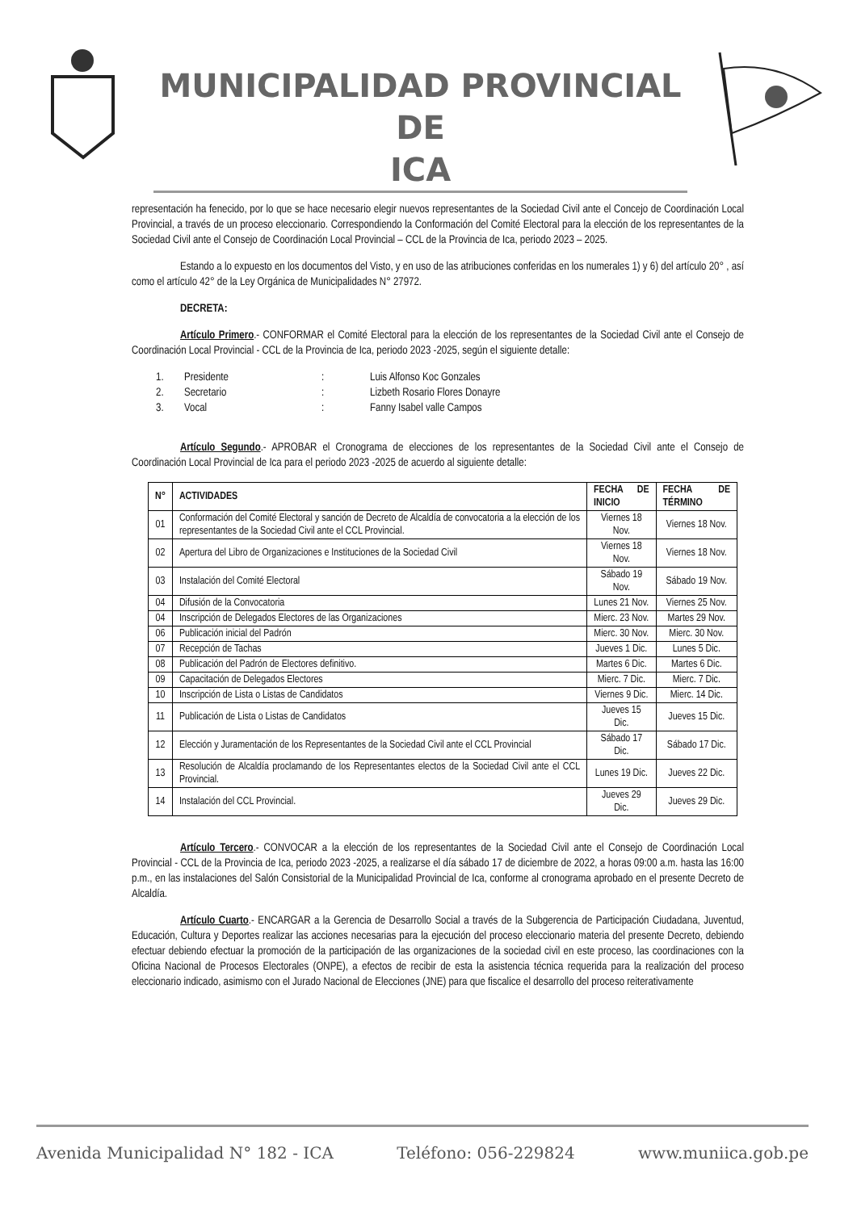MUNICIPALIDAD PROVINCIAL DE
ICA
representación ha fenecido, por lo que se hace necesario elegir nuevos representantes de la Sociedad Civil ante el Concejo de Coordinación Local Provincial, a través de un proceso eleccionario. Correspondiendo la Conformación del Comité Electoral para la elección de los representantes de la Sociedad Civil ante el Consejo de Coordinación Local Provincial – CCL de la Provincia de Ica, periodo 2023 – 2025.
Estando a lo expuesto en los documentos del Visto, y en uso de las atribuciones conferidas en los numerales 1) y 6) del artículo 20° , así como el artículo 42° de la Ley Orgánica de Municipalidades N° 27972.
DECRETA:
Artículo Primero.- CONFORMAR el Comité Electoral para la elección de los representantes de la Sociedad Civil ante el Consejo de Coordinación Local Provincial - CCL de la Provincia de Ica, periodo 2023 -2025, según el siguiente detalle:
1. Presidente: Luis Alfonso Koc Gonzales
2. Secretario: Lizbeth Rosario Flores Donayre
3. Vocal: Fanny Isabel valle Campos
Artículo Segundo.- APROBAR el Cronograma de elecciones de los representantes de la Sociedad Civil ante el Consejo de Coordinación Local Provincial de Ica para el periodo 2023 -2025 de acuerdo al siguiente detalle:
| N° | ACTIVIDADES | FECHA DE INICIO | FECHA DE TÉRMINO |
| --- | --- | --- | --- |
| 01 | Conformación del Comité Electoral y sanción de Decreto de Alcaldía de convocatoria a la elección de los representantes de la Sociedad Civil ante el CCL Provincial. | Viernes 18 Nov. | Viernes 18 Nov. |
| 02 | Apertura del Libro de Organizaciones e Instituciones de la Sociedad Civil | Viernes 18 Nov. | Viernes 18 Nov. |
| 03 | Instalación del Comité Electoral | Sábado 19 Nov. | Sábado 19 Nov. |
| 04 | Difusión de la Convocatoria | Lunes 21 Nov. | Viernes 25 Nov. |
| 04 | Inscripción de Delegados Electores de las Organizaciones | Mierc. 23 Nov. | Martes 29 Nov. |
| 06 | Publicación inicial del Padrón | Mierc. 30 Nov. | Mierc. 30 Nov. |
| 07 | Recepción de Tachas | Jueves 1 Dic. | Lunes 5 Dic. |
| 08 | Publicación del Padrón de Electores definitivo. | Martes 6 Dic. | Martes 6 Dic. |
| 09 | Capacitación de Delegados Electores | Mierc. 7 Dic. | Mierc. 7 Dic. |
| 10 | Inscripción de Lista o Listas de Candidatos | Viernes 9 Dic. | Mierc. 14 Dic. |
| 11 | Publicación de Lista o Listas de Candidatos | Jueves 15 Dic. | Jueves 15 Dic. |
| 12 | Elección y Juramentación de los Representantes de la Sociedad Civil ante el CCL Provincial | Sábado 17 Dic. | Sábado 17 Dic. |
| 13 | Resolución de Alcaldía proclamando de los Representantes electos de la Sociedad Civil ante el CCL Provincial. | Lunes 19 Dic. | Jueves 22 Dic. |
| 14 | Instalación del CCL Provincial. | Jueves 29 Dic. | Jueves 29 Dic. |
Artículo Tercero.- CONVOCAR a la elección de los representantes de la Sociedad Civil ante el Consejo de Coordinación Local Provincial - CCL de la Provincia de Ica, periodo 2023 -2025, a realizarse el día sábado 17 de diciembre de 2022, a horas 09:00 a.m. hasta las 16:00 p.m., en las instalaciones del Salón Consistorial de la Municipalidad Provincial de Ica, conforme al cronograma aprobado en el presente Decreto de Alcaldía.
Artículo Cuarto.- ENCARGAR a la Gerencia de Desarrollo Social a través de la Subgerencia de Participación Ciudadana, Juventud, Educación, Cultura y Deportes realizar las acciones necesarias para la ejecución del proceso eleccionario materia del presente Decreto, debiendo efectuar debiendo efectuar la promoción de la participación de las organizaciones de la sociedad civil en este proceso, las coordinaciones con la Oficina Nacional de Procesos Electorales (ONPE), a efectos de recibir de esta la asistencia técnica requerida para la realización del proceso eleccionario indicado, asimismo con el Jurado Nacional de Elecciones (JNE) para que fiscalice el desarrollo del proceso reiterativamente
Avenida Municipalidad N° 182 - ICA Teléfono: 056-229824 www.muniica.gob.pe